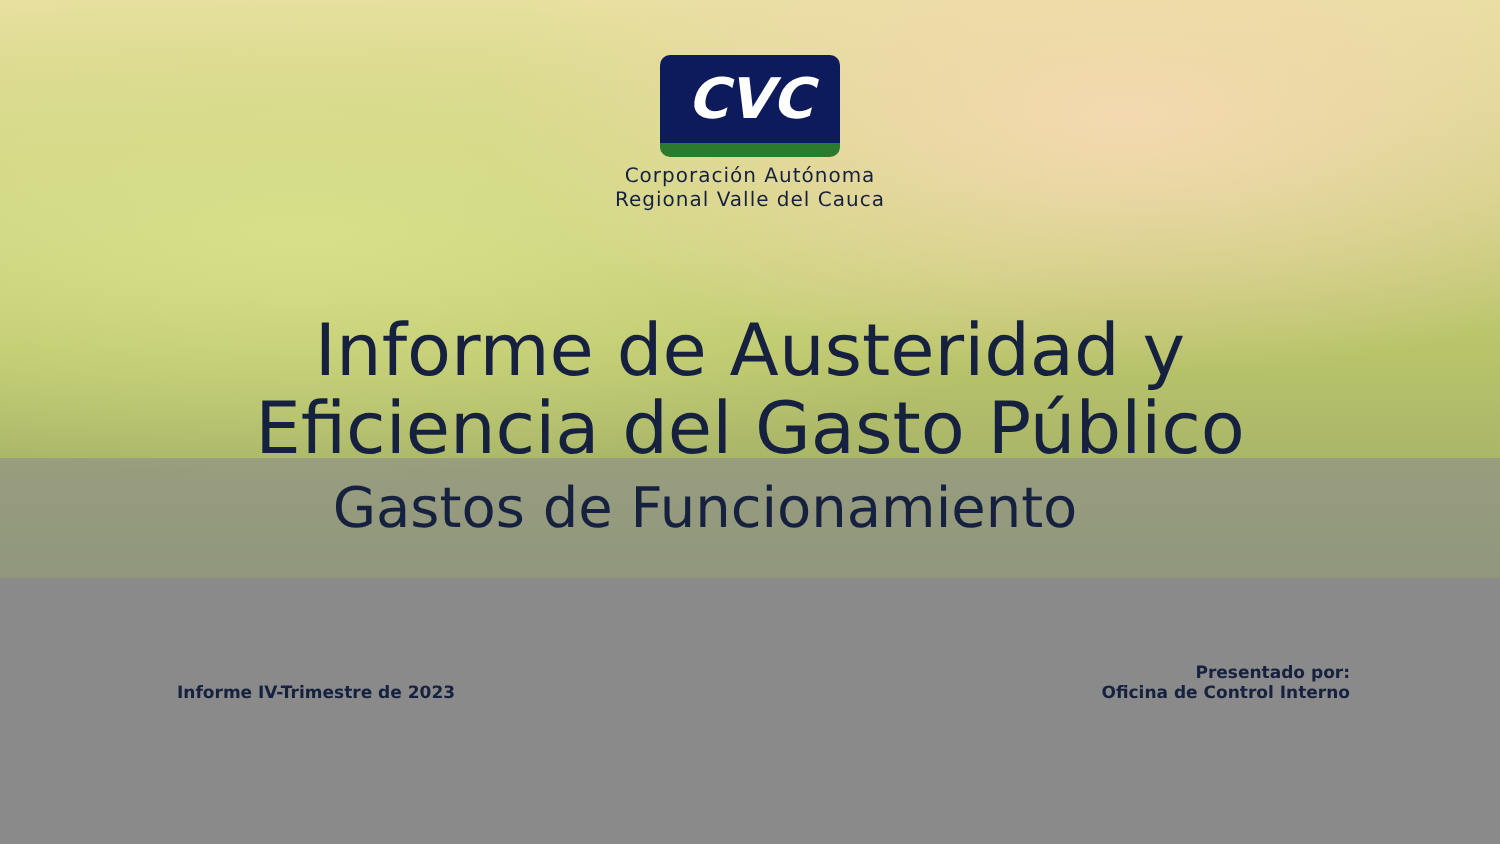CVC
Corporación Autónoma
Regional Valle del Cauca
Informe de Austeridad y
Eficiencia del Gasto Público
Gastos de Funcionamiento
Informe IV-Trimestre de 2023
Presentado por:
Oficina de Control Interno